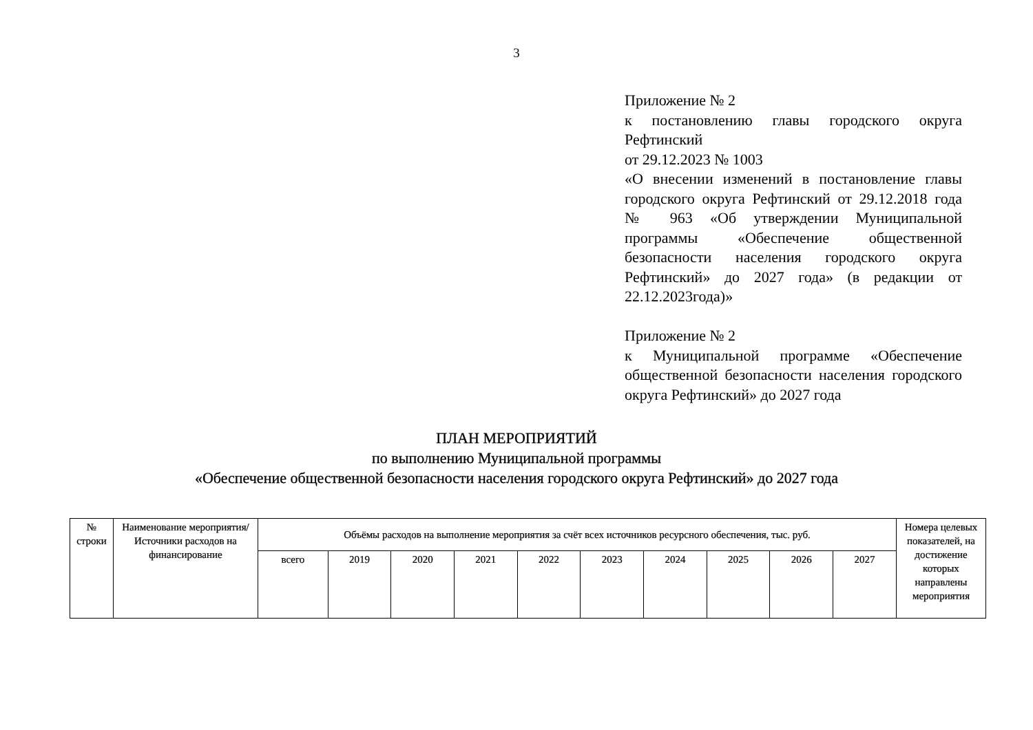3
Приложение № 2
к постановлению главы городского округа Рефтинский
от 29.12.2023 № 1003
«О внесении изменений в постановление главы городского округа Рефтинский от 29.12.2018 года № 963 «Об утверждении Муниципальной программы «Обеспечение общественной безопасности населения городского округа Рефтинский» до 2027 года» (в редакции от 22.12.2023года)»
Приложение № 2
к Муниципальной программе «Обеспечение общественной безопасности населения городского округа Рефтинский» до 2027 года
ПЛАН МЕРОПРИЯТИЙ
по выполнению Муниципальной программы
«Обеспечение общественной безопасности населения городского округа Рефтинский» до 2027 года
| № строки | Наименование мероприятия/Источники расходов на финансирование | Объёмы расходов на выполнение мероприятия за счёт всех источников ресурсного обеспечения, тыс. руб. | | | | | | | | | | Номера целевых показателей, на достижение которых направлены мероприятия |
| --- | --- | --- | --- | --- | --- | --- | --- | --- | --- | --- | --- | --- |
| | | всего | 2019 | 2020 | 2021 | 2022 | 2023 | 2024 | 2025 | 2026 | 2027 | |